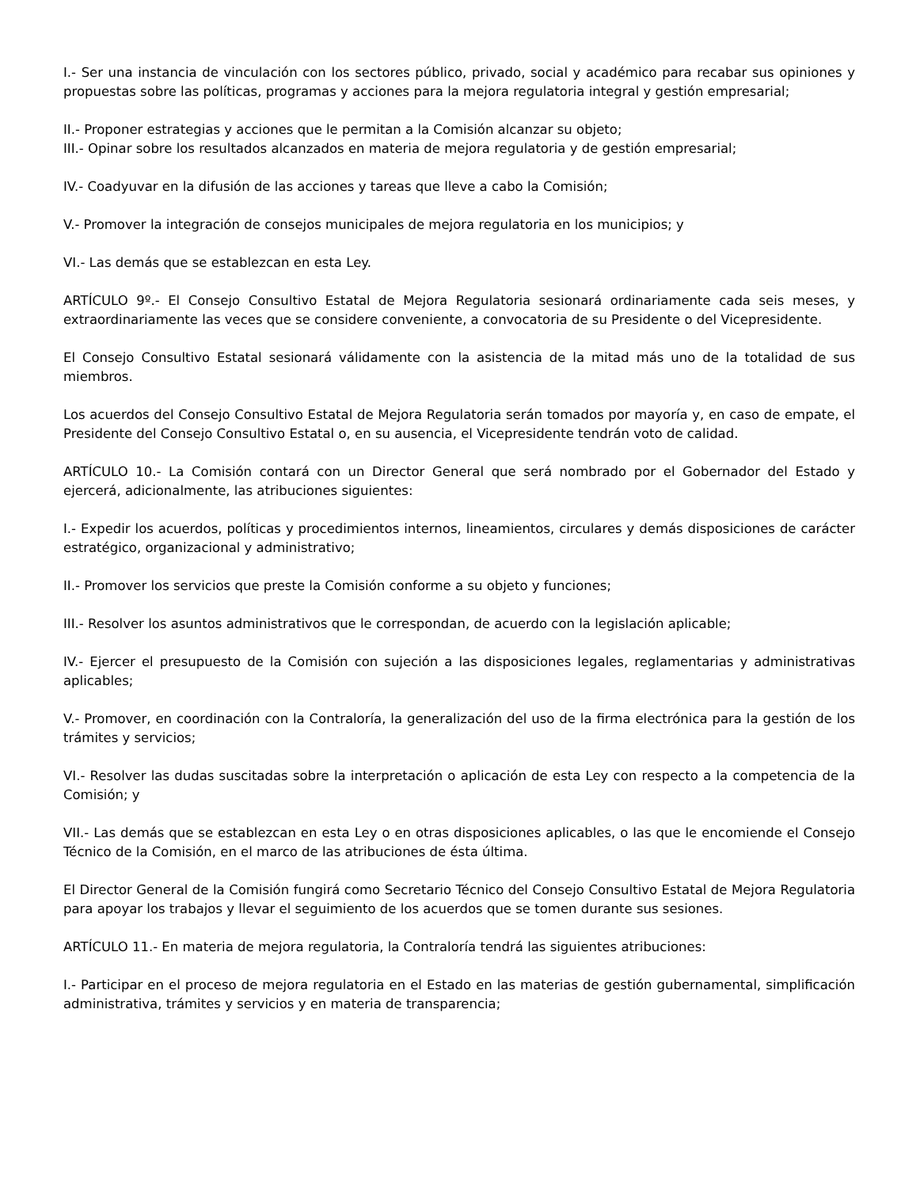I.- Ser una instancia de vinculación con los sectores público, privado, social y académico para recabar sus opiniones y propuestas sobre las políticas, programas y acciones para la mejora regulatoria integral y gestión empresarial;
II.- Proponer estrategias y acciones que le permitan a la Comisión alcanzar su objeto;
III.- Opinar sobre los resultados alcanzados en materia de mejora regulatoria y de gestión empresarial;
IV.- Coadyuvar en la difusión de las acciones y tareas que lleve a cabo la Comisión;
V.- Promover la integración de consejos municipales de mejora regulatoria en los municipios; y
VI.- Las demás que se establezcan en esta Ley.
ARTÍCULO 9º.- El Consejo Consultivo Estatal de Mejora Regulatoria sesionará ordinariamente cada seis meses, y extraordinariamente las veces que se considere conveniente, a convocatoria de su Presidente o del Vicepresidente.
El Consejo Consultivo Estatal sesionará válidamente con la asistencia de la mitad más uno de la totalidad de sus miembros.
Los acuerdos del Consejo Consultivo Estatal de Mejora Regulatoria serán tomados por mayoría y, en caso de empate, el Presidente del Consejo Consultivo Estatal o, en su ausencia, el Vicepresidente tendrán voto de calidad.
ARTÍCULO 10.- La Comisión contará con un Director General que será nombrado por el Gobernador del Estado y ejercerá, adicionalmente, las atribuciones siguientes:
I.- Expedir los acuerdos, políticas y procedimientos internos, lineamientos, circulares y demás disposiciones de carácter estratégico, organizacional y administrativo;
II.- Promover los servicios que preste la Comisión conforme a su objeto y funciones;
III.- Resolver los asuntos administrativos que le correspondan, de acuerdo con la legislación aplicable;
IV.- Ejercer el presupuesto de la Comisión con sujeción a las disposiciones legales, reglamentarias y administrativas aplicables;
V.- Promover, en coordinación con la Contraloría, la generalización del uso de la firma electrónica para la gestión de los trámites y servicios;
VI.- Resolver las dudas suscitadas sobre la interpretación o aplicación de esta Ley con respecto a la competencia de la Comisión; y
VII.- Las demás que se establezcan en esta Ley o en otras disposiciones aplicables, o las que le encomiende el Consejo Técnico de la Comisión, en el marco de las atribuciones de ésta última.
El Director General de la Comisión fungirá como Secretario Técnico del Consejo Consultivo Estatal de Mejora Regulatoria para apoyar los trabajos y llevar el seguimiento de los acuerdos que se tomen durante sus sesiones.
ARTÍCULO 11.- En materia de mejora regulatoria, la Contraloría tendrá las siguientes atribuciones:
I.- Participar en el proceso de mejora regulatoria en el Estado en las materias de gestión gubernamental, simplificación administrativa, trámites y servicios y en materia de transparencia;